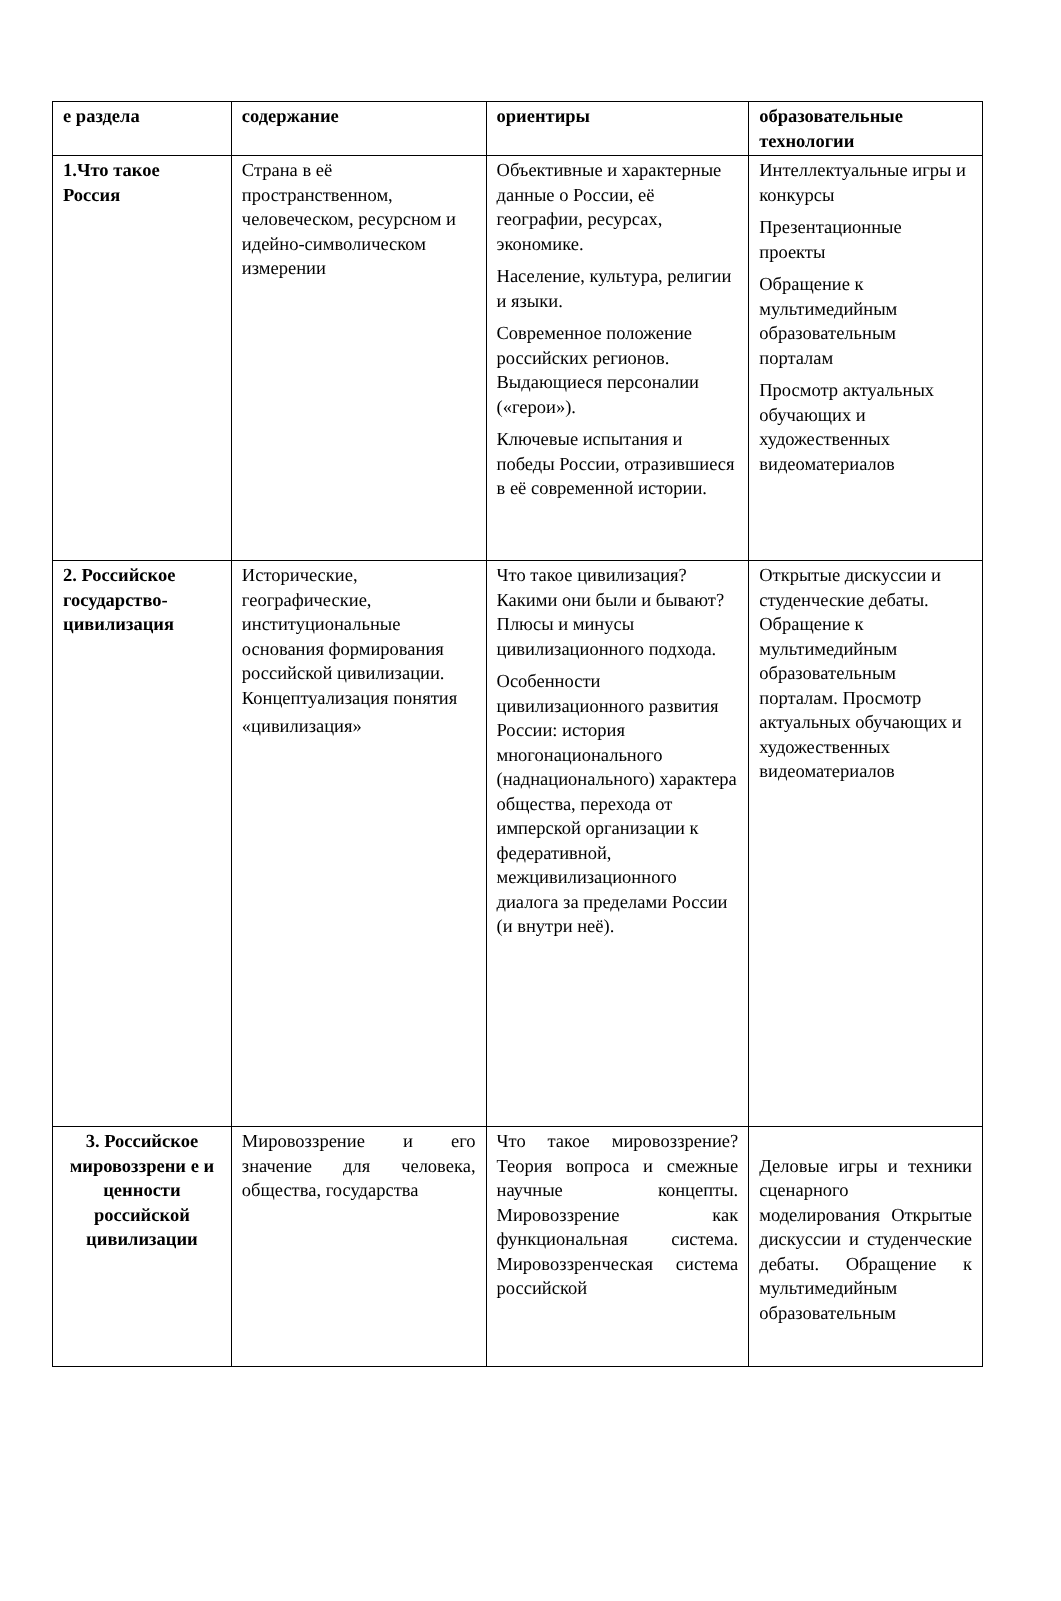| е раздела | содержание | ориентиры | образовательные технологии |
| --- | --- | --- | --- |
| 1.Что такое Россия | Страна в её пространственном, человеческом, ресурсном и идейно-символическом измерении | Объективные и характерные данные о России, её географии, ресурсах, экономике. Население, культура, религии и языки. Современное положение российских регионов. Выдающиеся персоналии («герои»). Ключевые испытания и победы России, отразившиеся в её современной истории. | Интеллектуальные игры и конкурсы Презентационные проекты Обращение к мультимедийным образовательным порталам Просмотр актуальных обучающих и художественных видеоматериалов |
| 2. Российское государство-цивилизация | Исторические, географические, институциональные основания формирования российской цивилизации. Концептуализация понятия «цивилизация» | Что такое цивилизация? Какими они были и бывают? Плюсы и минусы цивилизационного подхода. Особенности цивилизационного развития России: история многонационального (наднационального) характера общества, перехода от имперской организации к федеративной, межцивилизационного диалога за пределами России (и внутри неё). | Открытые дискуссии и студенческие дебаты. Обращение к мультимедийным образовательным порталам. Просмотр актуальных обучающих и художественных видеоматериалов |
| 3. Российское мировоззрени е и ценности российской цивилизации | Мировоззрение и его значение для человека, общества, государства | Что такое мировоззрение? Теория вопроса и смежные научные концепты. Мировоззрение как функциональная система. Мировоззренческая система российской | Деловые игры и техники сценарного моделирования Открытые дискуссии и студенческие дебаты. Обращение к мультимедийным образовательным |